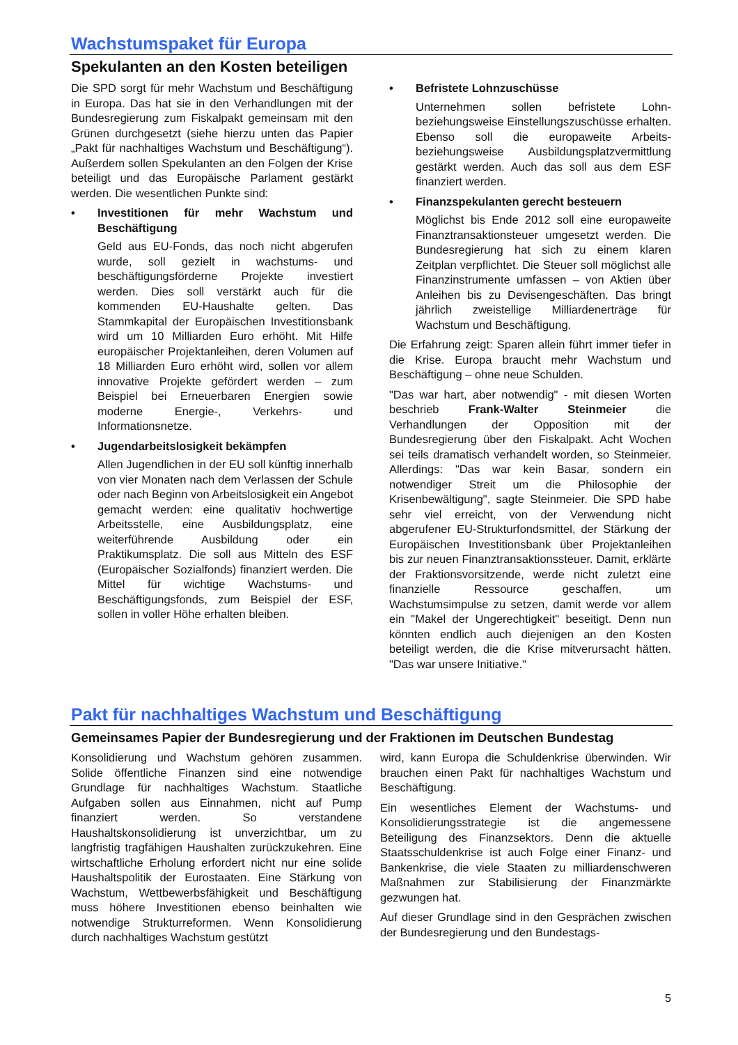Wachstumspaket für Europa
Spekulanten an den Kosten beteiligen
Die SPD sorgt für mehr Wachstum und Beschäftigung in Europa. Das hat sie in den Verhandlungen mit der Bundesregierung zum Fiskalpakt gemeinsam mit den Grünen durchgesetzt (siehe hierzu unten das Papier „Pakt für nachhaltiges Wachstum und Beschäftigung“). Außerdem sollen Spekulanten an den Folgen der Krise beteiligt und das Europäische Parlament gestärkt werden. Die wesentlichen Punkte sind:
• Investitionen für mehr Wachstum und Beschäftigung
Geld aus EU-Fonds, das noch nicht abgerufen wurde, soll gezielt in wachstums- und beschäftigungsförderne Projekte investiert werden. Dies soll verstärkt auch für die kommenden EU-Haushalte gelten. Das Stammkapital der Europäischen Investitionsbank wird um 10 Milliarden Euro erhöht. Mit Hilfe europäischer Projektanleihen, deren Volumen auf 18 Milliarden Euro erhöht wird, sollen vor allem innovative Projekte gefördert werden – zum Beispiel bei Erneuerbaren Energien sowie moderne Energie-, Verkehrs- und Informationsnetze.
• Jugendarbeitslosigkeit bekämpfen
Allen Jugendlichen in der EU soll künftig innerhalb von vier Monaten nach dem Verlassen der Schule oder nach Beginn von Arbeitslosigkeit ein Angebot gemacht werden: eine qualitativ hochwertige Arbeitsstelle, eine Ausbildungsplatz, eine weiterführende Ausbildung oder ein Praktikumsplatz. Die soll aus Mitteln des ESF (Europäischer Sozialfonds) finanziert werden. Die Mittel für wichtige Wachstums- und Beschäftigungsfonds, zum Beispiel der ESF, sollen in voller Höhe erhalten bleiben.
• Befristete Lohnzuschüsse
Unternehmen sollen befristete Lohn- beziehungsweise Einstellungszuschüsse erhalten. Ebenso soll die europaweite Arbeits- beziehungsweise Ausbildungsplatzvermittlung gestärkt werden. Auch das soll aus dem ESF finanziert werden.
• Finanzspekulanten gerecht besteuern
Möglichst bis Ende 2012 soll eine europaweite Finanztransaktionsteuer umgesetzt werden. Die Bundesregierung hat sich zu einem klaren Zeitplan verpflichtet. Die Steuer soll möglichst alle Finanzinstrumente umfassen – von Aktien über Anleihen bis zu Devisengeschäften. Das bringt jährlich zweistellige Milliardenerträge für Wachstum und Beschäftigung.
Die Erfahrung zeigt: Sparen allein führt immer tiefer in die Krise. Europa braucht mehr Wachstum und Beschäftigung – ohne neue Schulden.
"Das war hart, aber notwendig" - mit diesen Worten beschrieb Frank-Walter Steinmeier die Verhandlungen der Opposition mit der Bundesregierung über den Fiskalpakt. Acht Wochen sei teils dramatisch verhandelt worden, so Steinmeier. Allerdings: "Das war kein Basar, sondern ein notwendiger Streit um die Philosophie der Krisenbewältigung", sagte Steinmeier. Die SPD habe sehr viel erreicht, von der Verwendung nicht abgerufener EU-Strukturfondsmittel, der Stärkung der Europäischen Investitionsbank über Projektanleihen bis zur neuen Finanztransaktionssteuer. Damit, erklärte der Fraktionsvorsitzende, werde nicht zuletzt eine finanzielle Ressource geschaffen, um Wachstumsimpulse zu setzen, damit werde vor allem ein "Makel der Ungerechtigkeit" beseitigt. Denn nun könnten endlich auch diejenigen an den Kosten beteiligt werden, die die Krise mitverursacht hätten. "Das war unsere Initiative."
Pakt für nachhaltiges Wachstum und Beschäftigung
Gemeinsames Papier der Bundesregierung und der Fraktionen im Deutschen Bundestag
Konsolidierung und Wachstum gehören zusammen. Solide öffentliche Finanzen sind eine notwendige Grundlage für nachhaltiges Wachstum. Staatliche Aufgaben sollen aus Einnahmen, nicht auf Pump finanziert werden. So verstandene Haushaltskonsolidierung ist unverzichtbar, um zu langfristig tragfähigen Haushalten zurückzukehren. Eine wirtschaftliche Erholung erfordert nicht nur eine solide Haushaltspolitik der Eurostaaten. Eine Stärkung von Wachstum, Wettbewerbsfähigkeit und Beschäftigung muss höhere Investitionen ebenso beinhalten wie notwendige Strukturreformen. Wenn Konsolidierung durch nachhaltiges Wachstum gestützt
wird, kann Europa die Schuldenkrise überwinden. Wir brauchen einen Pakt für nachhaltiges Wachstum und Beschäftigung.
Ein wesentliches Element der Wachstums- und Konsolidierungsstrategie ist die angemessene Beteiligung des Finanzsektors. Denn die aktuelle Staatsschuldenkrise ist auch Folge einer Finanz- und Bankenkrise, die viele Staaten zu milliardenschweren Maßnahmen zur Stabilisierung der Finanzmärkte gezwungen hat.
Auf dieser Grundlage sind in den Gesprächen zwischen der Bundesregierung und den Bundestags-
5